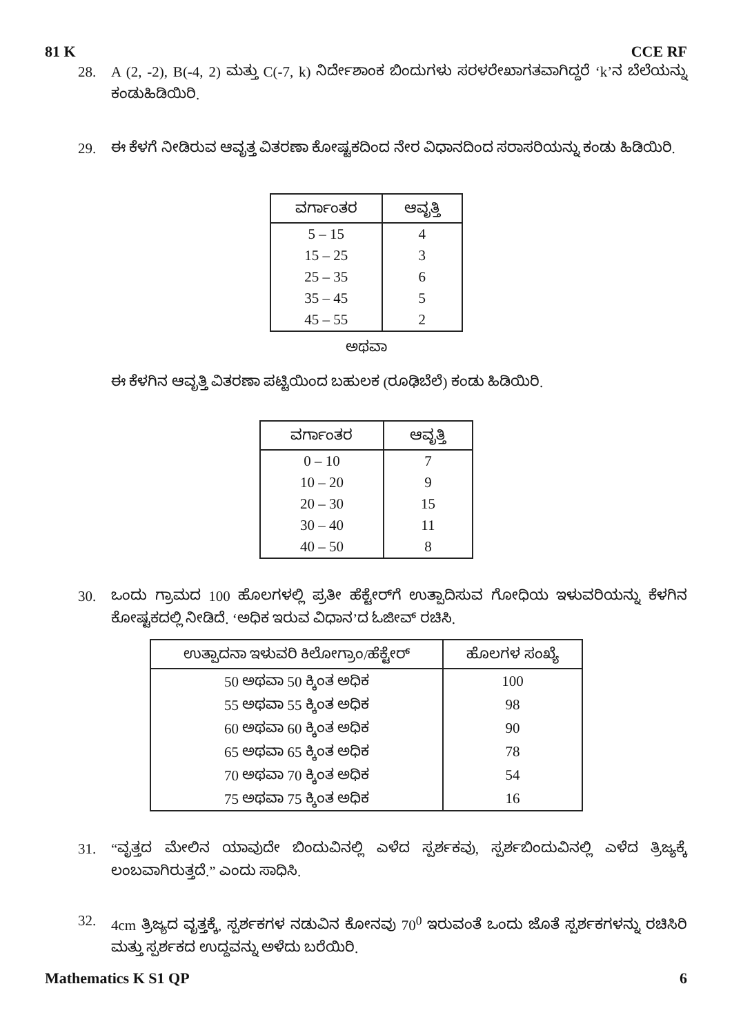81 K CCE RF
28. A (2, -2), B(-4, 2) ಮತ್ತು C(-7, k) ನಿರ್ದೇಶಾಂಕ ಬಿಂದುಗಳು ಸರಳರೇಖಾಗತವಾಗಿದ್ದರೆ ‘k’ನ ಬೆಲೆಯನ್ನು ಕಂಡುಹಿಡಿಯಿರಿ.
29. ಈ ಕೆಳಗೆ ನೀಡಿರುವ ಆವೃತ್ತ ವಿತರಣಾ ಕೋಷ್ಟಕದಿಂದ ನೇರ ವಿಧಾನದಿಂದ ಸರಾಸರಿಯನ್ನು ಕಂಡು ಹಿಡಿಯಿರಿ.
| ವರ್ಗಾಂತರ | ಆವೃತ್ತಿ |
| --- | --- |
| 5 – 15 | 4 |
| 15 – 25 | 3 |
| 25 – 35 | 6 |
| 35 – 45 | 5 |
| 45 – 55 | 2 |
ಅಥವಾ
ಈ ಕೆಳಗಿನ ಆವೃತ್ತಿ ವಿತರಣಾ ಪಟ್ಟಿಯಿಂದ ಬಹುಲಕ (ರೂಢಿಬೆಲೆ) ಕಂಡು ಹಿಡಿಯಿರಿ.
| ವರ್ಗಾಂತರ | ಆವೃತ್ತಿ |
| --- | --- |
| 0 – 10 | 7 |
| 10 – 20 | 9 |
| 20 – 30 | 15 |
| 30 – 40 | 11 |
| 40 – 50 | 8 |
30. ಒಂದು ಗ್ರಾಮದ 100 ಹೊಲಗಳಲ್ಲಿ ಪ್ರತೀ ಹೆಕ್ಟೇರ್‌ಗೆ ಉತ್ಪಾದಿಸುವ ಗೋಧಿಯ ಇಳುವರಿಯನ್ನು ಕೆಳಗಿನ ಕೋಷ್ಟಕದಲ್ಲಿ ನೀಡಿದೆ. ‘ಅಧಿಕ ಇರುವ ವಿಧಾನ’ದ ಓಜೀವ್ ರಚಿಸಿ.
| ಉತ್ಪಾದನಾ ಇಳುವರಿ ಕಿಲೋಗ್ರಾಂ/ಹೆಕ್ಟೇರ್ | ಹೊಲಗಳ ಸಂಖ್ಯೆ |
| --- | --- |
| 50 ಅಥವಾ 50 ಕ್ಕಿಂತ ಅಧಿಕ | 100 |
| 55 ಅಥವಾ 55 ಕ್ಕಿಂತ ಅಧಿಕ | 98 |
| 60 ಅಥವಾ 60 ಕ್ಕಿಂತ ಅಧಿಕ | 90 |
| 65 ಅಥವಾ 65 ಕ್ಕಿಂತ ಅಧಿಕ | 78 |
| 70 ಅಥವಾ 70 ಕ್ಕಿಂತ ಅಧಿಕ | 54 |
| 75 ಅಥವಾ 75 ಕ್ಕಿಂತ ಅಧಿಕ | 16 |
31. “ವೃತ್ತದ ಮೇಲಿನ ಯಾವುದೇ ಬಿಂದುವಿನಲ್ಲಿ ಎಳೆದ ಸ್ಪರ್ಶಕವು, ಸ್ಪರ್ಶಬಿಂದುವಿನಲ್ಲಿ ಎಳೆದ ತ್ರಿಜ್ಯಕ್ಕೆ ಲಂಬವಾಗಿರುತ್ತದೆ.” ಎಂದು ಸಾಧಿಸಿ.
32. 4cm ತ್ರಿಜ್ಯದ ವೃತ್ತಕ್ಕೆ, ಸ್ಪರ್ಶಕಗಳ ನಡುವಿನ ಕೋನವು 70<sup>0</sup> ಇರುವಂತೆ ಒಂದು ಜೊತೆ ಸ್ಪರ್ಶಕಗಳನ್ನು ರಚಿಸಿರಿ ಮತ್ತು ಸ್ಪರ್ಶಕದ ಉದ್ದವನ್ನು ಅಳೆದು ಬರೆಯಿರಿ.
Mathematics K S1 QP 6